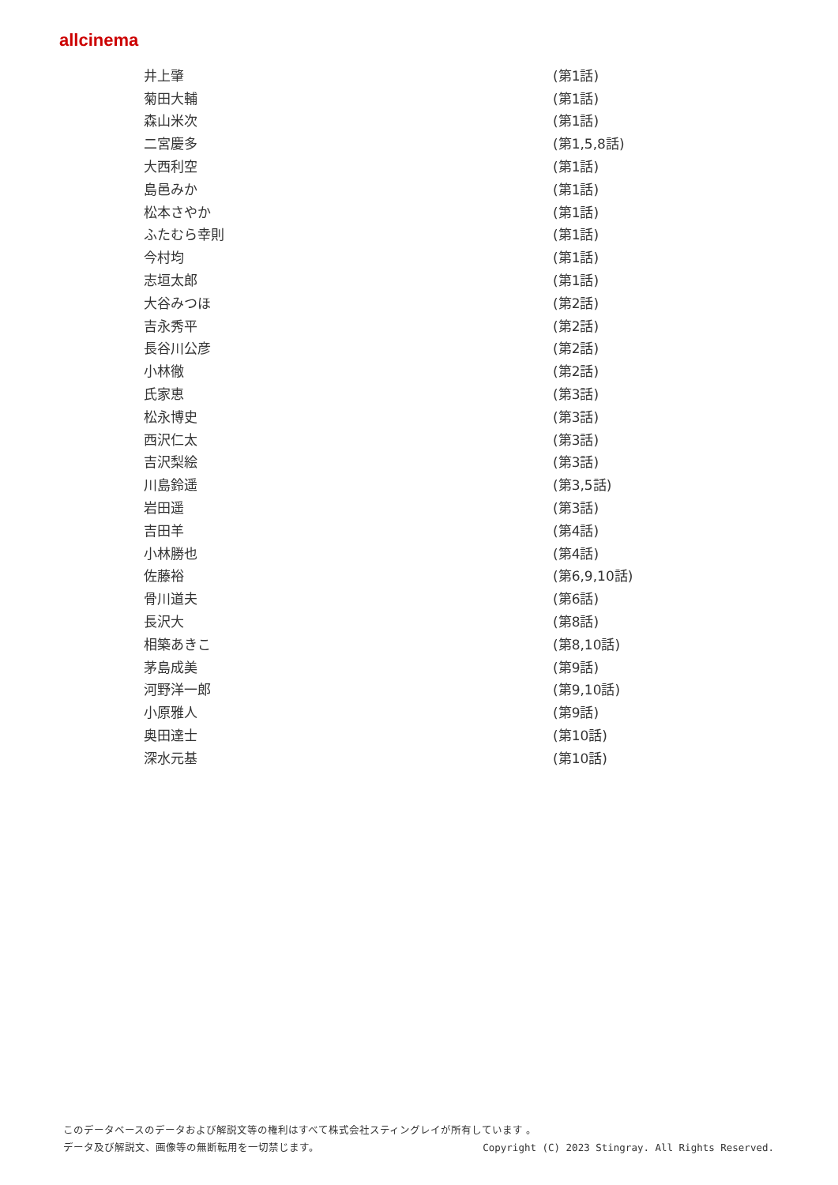allcinema
| 井上肇 | (第1話) |
| 菊田大輔 | (第1話) |
| 森山米次 | (第1話) |
| 二宮慶多 | (第1,5,8話) |
| 大西利空 | (第1話) |
| 島邑みか | (第1話) |
| 松本さやか | (第1話) |
| ふたむら幸則 | (第1話) |
| 今村均 | (第1話) |
| 志垣太郎 | (第1話) |
| 大谷みつほ | (第2話) |
| 吉永秀平 | (第2話) |
| 長谷川公彦 | (第2話) |
| 小林徹 | (第2話) |
| 氏家恵 | (第3話) |
| 松永博史 | (第3話) |
| 西沢仁太 | (第3話) |
| 吉沢梨絵 | (第3話) |
| 川島鈴遥 | (第3,5話) |
| 岩田遥 | (第3話) |
| 吉田羊 | (第4話) |
| 小林勝也 | (第4話) |
| 佐藤裕 | (第6,9,10話) |
| 骨川道夫 | (第6話) |
| 長沢大 | (第8話) |
| 相築あきこ | (第8,10話) |
| 茅島成美 | (第9話) |
| 河野洋一郎 | (第9,10話) |
| 小原雅人 | (第9話) |
| 奥田達士 | (第10話) |
| 深水元基 | (第10話) |
このデータベースのデータおよび解説文等の権利はすべて株式会社スティングレイが所有しています 。
データ及び解説文、画像等の無断転用を一切禁じます。 Copyright (C) 2023 Stingray. All Rights Reserved.